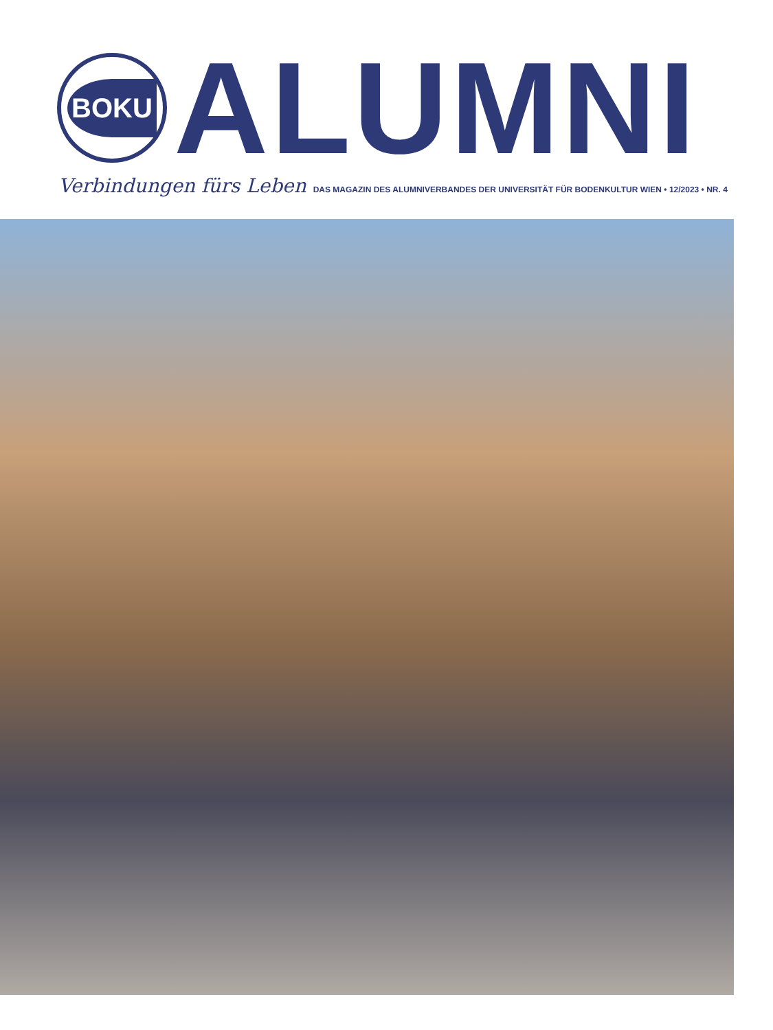BOKU
ALUMNI
Verbindungen fürs Leben DAS MAGAZIN DES ALUMNIVERBANDES DER UNIVERSITÄT FÜR BODENKULTUR WIEN • 12/2023 • NR. 4